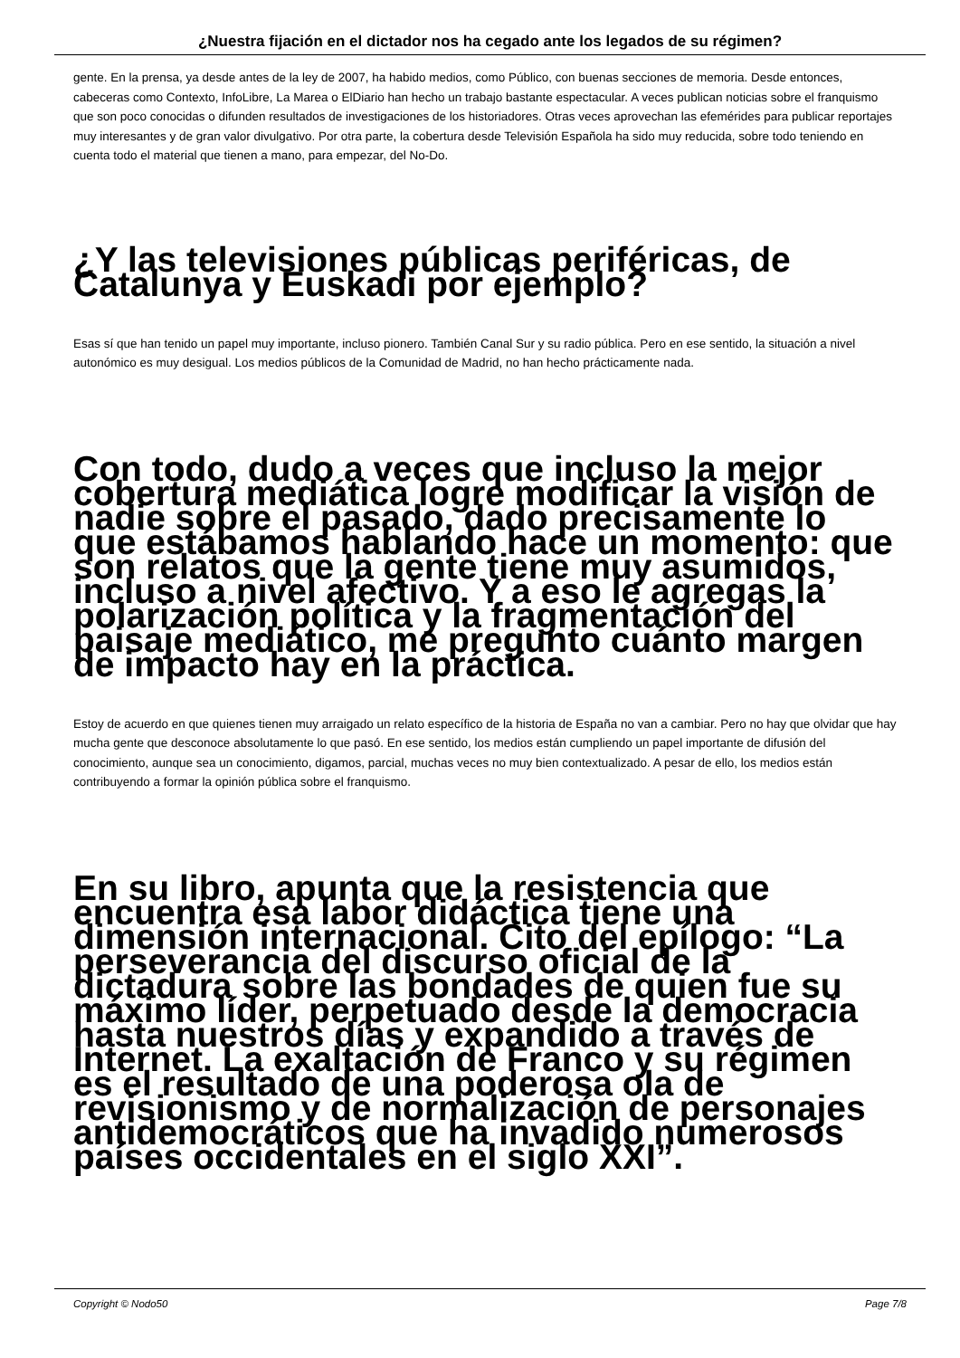¿Nuestra fijación en el dictador nos ha cegado ante los legados de su régimen?
gente. En la prensa, ya desde antes de la ley de 2007, ha habido medios, como Público, con buenas secciones de memoria. Desde entonces, cabeceras como Contexto, InfoLibre, La Marea o ElDiario han hecho un trabajo bastante espectacular. A veces publican noticias sobre el franquismo que son poco conocidas o difunden resultados de investigaciones de los historiadores. Otras veces aprovechan las efemérides para publicar reportajes muy interesantes y de gran valor divulgativo. Por otra parte, la cobertura desde Televisión Española ha sido muy reducida, sobre todo teniendo en cuenta todo el material que tienen a mano, para empezar, del No-Do.
¿Y las televisiones públicas periféricas, de Catalunya y Euskadi por ejemplo?
Esas sí que han tenido un papel muy importante, incluso pionero. También Canal Sur y su radio pública. Pero en ese sentido, la situación a nivel autonómico es muy desigual. Los medios públicos de la Comunidad de Madrid, no han hecho prácticamente nada.
Con todo, dudo a veces que incluso la mejor cobertura mediática logre modificar la visión de nadie sobre el pasado, dado precisamente lo que estábamos hablando hace un momento: que son relatos que la gente tiene muy asumidos, incluso a nivel afectivo. Y a eso le agregas la polarización política y la fragmentación del paisaje mediático, me pregunto cuánto margen de impacto hay en la práctica.
Estoy de acuerdo en que quienes tienen muy arraigado un relato específico de la historia de España no van a cambiar. Pero no hay que olvidar que hay mucha gente que desconoce absolutamente lo que pasó. En ese sentido, los medios están cumpliendo un papel importante de difusión del conocimiento, aunque sea un conocimiento, digamos, parcial, muchas veces no muy bien contextualizado. A pesar de ello, los medios están contribuyendo a formar la opinión pública sobre el franquismo.
En su libro, apunta que la resistencia que encuentra esa labor didáctica tiene una dimensión internacional. Cito del epílogo: “La perseverancia del discurso oficial de la dictadura sobre las bondades de quien fue su máximo líder, perpetuado desde la democracia hasta nuestros días y expandido a través de Internet. La exaltación de Franco y su régimen es el resultado de una poderosa ola de revisionismo y de normalización de personajes antidemocráticos que ha invadido numerosos países occidentales en el siglo XXI”.
Copyright © Nodo50 Page 7/8